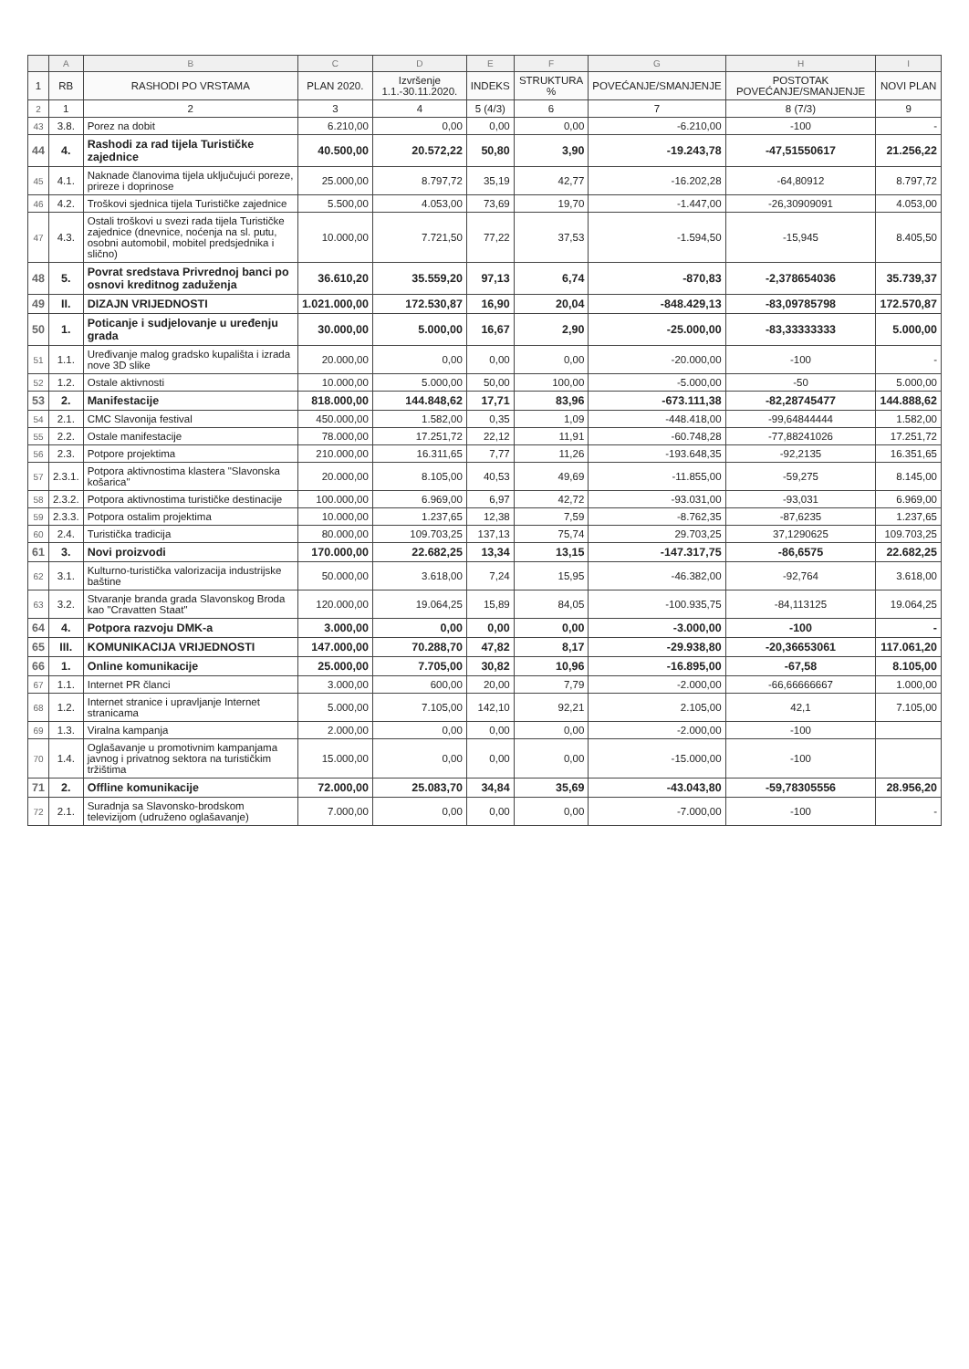| | A | B | C | D | E | F | G | H | I |
| --- | --- | --- | --- | --- | --- | --- | --- | --- | --- |
| 1 | RB | RASHODI PO VRSTAMA | PLAN 2020. | Izvršenje 1.1.-30.11.2020. | INDEKS | STRUKTURA % | POVEĆANJE/SMANJENJE | POSTOTAK POVEĆANJE/SMANJENJE | NOVI PLAN |
| 2 | 1 | 2 | 3 | 4 | 5 (4/3) | 6 | 7 | 8 (7/3) | 9 |
| 43 | 3.8. | Porez na dobit | 6.210,00 | 0,00 | 0,00 | 0,00 | -6.210,00 | -100 | - |
| 44 | 4. | Rashodi za rad tijela Turističke zajednice | 40.500,00 | 20.572,22 | 50,80 | 3,90 | -19.243,78 | -47,51550617 | 21.256,22 |
| 45 | 4.1. | Naknade članovima tijela uključujući poreze, prireze i doprinose | 25.000,00 | 8.797,72 | 35,19 | 42,77 | -16.202,28 | -64,80912 | 8.797,72 |
| 46 | 4.2. | Troškovi sjednica tijela Turističke zajednice | 5.500,00 | 4.053,00 | 73,69 | 19,70 | -1.447,00 | -26,30909091 | 4.053,00 |
| 47 | 4.3. | Ostali troškovi u svezi rada tijela Turističke zajednice (dnevnice, noćenja na sl. putu, osobni automobil, mobitel predsjednika i slično) | 10.000,00 | 7.721,50 | 77,22 | 37,53 | -1.594,50 | -15,945 | 8.405,50 |
| 48 | 5. | Povrat sredstava Privrednoj banci po osnovi kreditnog zaduženja | 36.610,20 | 35.559,20 | 97,13 | 6,74 | -870,83 | -2,378654036 | 35.739,37 |
| 49 | II. | DIZAJN VRIJEDNOSTI | 1.021.000,00 | 172.530,87 | 16,90 | 20,04 | -848.429,13 | -83,09785798 | 172.570,87 |
| 50 | 1. | Poticanje i sudjelovanje u uređenju grada | 30.000,00 | 5.000,00 | 16,67 | 2,90 | -25.000,00 | -83,33333333 | 5.000,00 |
| 51 | 1.1. | Uređivanje malog gradsko kupališta i izrada nove 3D slike | 20.000,00 | 0,00 | 0,00 | 0,00 | -20.000,00 | -100 | - |
| 52 | 1.2. | Ostale aktivnosti | 10.000,00 | 5.000,00 | 50,00 | 100,00 | -5.000,00 | -50 | 5.000,00 |
| 53 | 2. | Manifestacije | 818.000,00 | 144.848,62 | 17,71 | 83,96 | -673.111,38 | -82,28745477 | 144.888,62 |
| 54 | 2.1. | CMC Slavonija festival | 450.000,00 | 1.582,00 | 0,35 | 1,09 | -448.418,00 | -99,64844444 | 1.582,00 |
| 55 | 2.2. | Ostale manifestacije | 78.000,00 | 17.251,72 | 22,12 | 11,91 | -60.748,28 | -77,88241026 | 17.251,72 |
| 56 | 2.3. | Potpore projektima | 210.000,00 | 16.311,65 | 7,77 | 11,26 | -193.648,35 | -92,2135 | 16.351,65 |
| 57 | 2.3.1. | Potpora aktivnostima klastera "Slavonska košarica" | 20.000,00 | 8.105,00 | 40,53 | 49,69 | -11.855,00 | -59,275 | 8.145,00 |
| 58 | 2.3.2. | Potpora aktivnostima turističke destinacije | 100.000,00 | 6.969,00 | 6,97 | 42,72 | -93.031,00 | -93,031 | 6.969,00 |
| 59 | 2.3.3. | Potpora ostalim projektima | 10.000,00 | 1.237,65 | 12,38 | 7,59 | -8.762,35 | -87,6235 | 1.237,65 |
| 60 | 2.4. | Turistička tradicija | 80.000,00 | 109.703,25 | 137,13 | 75,74 | 29.703,25 | 37,1290625 | 109.703,25 |
| 61 | 3. | Novi proizvodi | 170.000,00 | 22.682,25 | 13,34 | 13,15 | -147.317,75 | -86,6575 | 22.682,25 |
| 62 | 3.1. | Kulturno-turistička valorizacija industrijske baštine | 50.000,00 | 3.618,00 | 7,24 | 15,95 | -46.382,00 | -92,764 | 3.618,00 |
| 63 | 3.2. | Stvaranje branda grada Slavonskog Broda kao "Cravatten Staat" | 120.000,00 | 19.064,25 | 15,89 | 84,05 | -100.935,75 | -84,113125 | 19.064,25 |
| 64 | 4. | Potpora razvoju DMK-a | 3.000,00 | 0,00 | 0,00 | 0,00 | -3.000,00 | -100 | - |
| 65 | III. | KOMUNIKACIJA VRIJEDNOSTI | 147.000,00 | 70.288,70 | 47,82 | 8,17 | -29.938,80 | -20,36653061 | 117.061,20 |
| 66 | 1. | Online komunikacije | 25.000,00 | 7.705,00 | 30,82 | 10,96 | -16.895,00 | -67,58 | 8.105,00 |
| 67 | 1.1. | Internet PR članci | 3.000,00 | 600,00 | 20,00 | 7,79 | -2.000,00 | -66,66666667 | 1.000,00 |
| 68 | 1.2. | Internet stranice i upravljanje Internet stranicama | 5.000,00 | 7.105,00 | 142,10 | 92,21 | 2.105,00 | 42,1 | 7.105,00 |
| 69 | 1.3. | Viralna kampanja | 2.000,00 | 0,00 | 0,00 | 0,00 | -2.000,00 | -100 | |
| 70 | 1.4. | Oglašavanje u promotivnim kampanjama javnog i privatnog sektora na turističkim tržištima | 15.000,00 | 0,00 | 0,00 | 0,00 | -15.000,00 | -100 | |
| 71 | 2. | Offline komunikacije | 72.000,00 | 25.083,70 | 34,84 | 35,69 | -43.043,80 | -59,78305556 | 28.956,20 |
| 72 | 2.1. | Suradnja sa Slavonsko-brodskom televizijom (udruženo oglašavanje) | 7.000,00 | 0,00 | 0,00 | 0,00 | -7.000,00 | -100 | - |